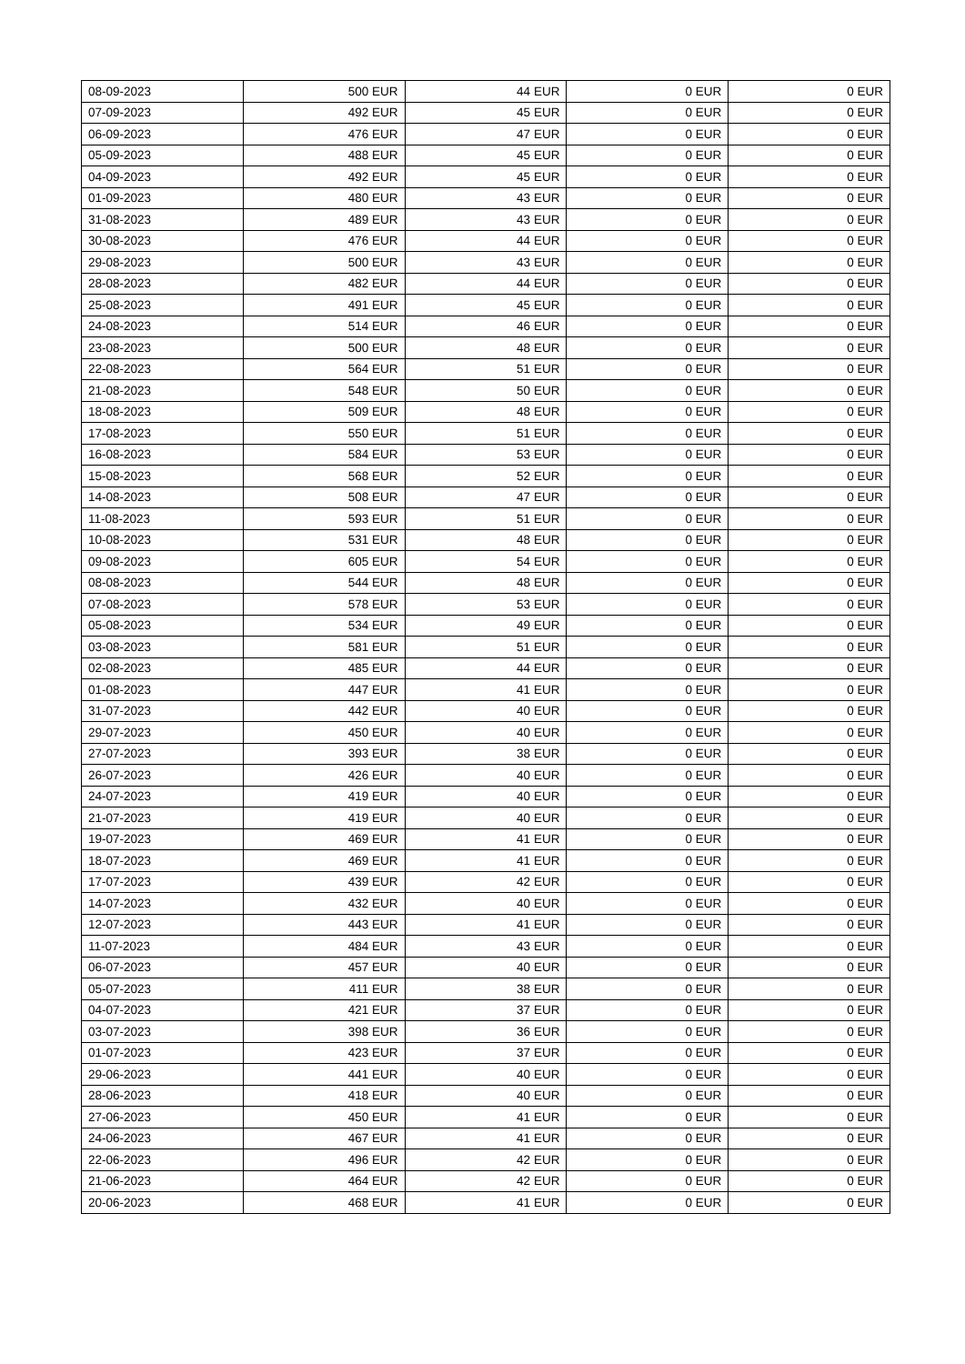| 08-09-2023 | 500 EUR | 44 EUR | 0 EUR | 0 EUR |
| 07-09-2023 | 492 EUR | 45 EUR | 0 EUR | 0 EUR |
| 06-09-2023 | 476 EUR | 47 EUR | 0 EUR | 0 EUR |
| 05-09-2023 | 488 EUR | 45 EUR | 0 EUR | 0 EUR |
| 04-09-2023 | 492 EUR | 45 EUR | 0 EUR | 0 EUR |
| 01-09-2023 | 480 EUR | 43 EUR | 0 EUR | 0 EUR |
| 31-08-2023 | 489 EUR | 43 EUR | 0 EUR | 0 EUR |
| 30-08-2023 | 476 EUR | 44 EUR | 0 EUR | 0 EUR |
| 29-08-2023 | 500 EUR | 43 EUR | 0 EUR | 0 EUR |
| 28-08-2023 | 482 EUR | 44 EUR | 0 EUR | 0 EUR |
| 25-08-2023 | 491 EUR | 45 EUR | 0 EUR | 0 EUR |
| 24-08-2023 | 514 EUR | 46 EUR | 0 EUR | 0 EUR |
| 23-08-2023 | 500 EUR | 48 EUR | 0 EUR | 0 EUR |
| 22-08-2023 | 564 EUR | 51 EUR | 0 EUR | 0 EUR |
| 21-08-2023 | 548 EUR | 50 EUR | 0 EUR | 0 EUR |
| 18-08-2023 | 509 EUR | 48 EUR | 0 EUR | 0 EUR |
| 17-08-2023 | 550 EUR | 51 EUR | 0 EUR | 0 EUR |
| 16-08-2023 | 584 EUR | 53 EUR | 0 EUR | 0 EUR |
| 15-08-2023 | 568 EUR | 52 EUR | 0 EUR | 0 EUR |
| 14-08-2023 | 508 EUR | 47 EUR | 0 EUR | 0 EUR |
| 11-08-2023 | 593 EUR | 51 EUR | 0 EUR | 0 EUR |
| 10-08-2023 | 531 EUR | 48 EUR | 0 EUR | 0 EUR |
| 09-08-2023 | 605 EUR | 54 EUR | 0 EUR | 0 EUR |
| 08-08-2023 | 544 EUR | 48 EUR | 0 EUR | 0 EUR |
| 07-08-2023 | 578 EUR | 53 EUR | 0 EUR | 0 EUR |
| 05-08-2023 | 534 EUR | 49 EUR | 0 EUR | 0 EUR |
| 03-08-2023 | 581 EUR | 51 EUR | 0 EUR | 0 EUR |
| 02-08-2023 | 485 EUR | 44 EUR | 0 EUR | 0 EUR |
| 01-08-2023 | 447 EUR | 41 EUR | 0 EUR | 0 EUR |
| 31-07-2023 | 442 EUR | 40 EUR | 0 EUR | 0 EUR |
| 29-07-2023 | 450 EUR | 40 EUR | 0 EUR | 0 EUR |
| 27-07-2023 | 393 EUR | 38 EUR | 0 EUR | 0 EUR |
| 26-07-2023 | 426 EUR | 40 EUR | 0 EUR | 0 EUR |
| 24-07-2023 | 419 EUR | 40 EUR | 0 EUR | 0 EUR |
| 21-07-2023 | 419 EUR | 40 EUR | 0 EUR | 0 EUR |
| 19-07-2023 | 469 EUR | 41 EUR | 0 EUR | 0 EUR |
| 18-07-2023 | 469 EUR | 41 EUR | 0 EUR | 0 EUR |
| 17-07-2023 | 439 EUR | 42 EUR | 0 EUR | 0 EUR |
| 14-07-2023 | 432 EUR | 40 EUR | 0 EUR | 0 EUR |
| 12-07-2023 | 443 EUR | 41 EUR | 0 EUR | 0 EUR |
| 11-07-2023 | 484 EUR | 43 EUR | 0 EUR | 0 EUR |
| 06-07-2023 | 457 EUR | 40 EUR | 0 EUR | 0 EUR |
| 05-07-2023 | 411 EUR | 38 EUR | 0 EUR | 0 EUR |
| 04-07-2023 | 421 EUR | 37 EUR | 0 EUR | 0 EUR |
| 03-07-2023 | 398 EUR | 36 EUR | 0 EUR | 0 EUR |
| 01-07-2023 | 423 EUR | 37 EUR | 0 EUR | 0 EUR |
| 29-06-2023 | 441 EUR | 40 EUR | 0 EUR | 0 EUR |
| 28-06-2023 | 418 EUR | 40 EUR | 0 EUR | 0 EUR |
| 27-06-2023 | 450 EUR | 41 EUR | 0 EUR | 0 EUR |
| 24-06-2023 | 467 EUR | 41 EUR | 0 EUR | 0 EUR |
| 22-06-2023 | 496 EUR | 42 EUR | 0 EUR | 0 EUR |
| 21-06-2023 | 464 EUR | 42 EUR | 0 EUR | 0 EUR |
| 20-06-2023 | 468 EUR | 41 EUR | 0 EUR | 0 EUR |